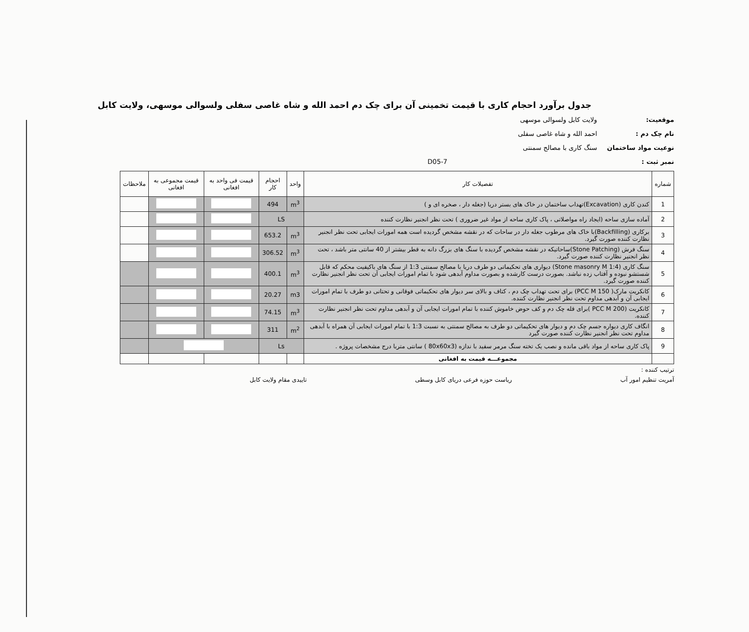جدول برآورد احجام کاری با قیمت تخمینی آن برای چک دم احمد الله و شاه غاصی سفلی ولسوالی موسهی، ولایت کابل
موقعیت: ولایت کابل ولسوالی موسهی
نام چک دم : احمد الله و شاه غاصی سفلی
نوعیت مواد ساختمان سنگ کاری با مصالح سمنتی
نمبر ثبت : D05-7
| شماره | تفصیلات کار | واحد | احجام کار | قیمت فی واحد به افغانی | قیمت مجموعی به افغانی | ملاحظات |
| --- | --- | --- | --- | --- | --- | --- |
| 1 | کندن کاری (Excavation)تهداب ساختمان در خاک های بستر دریا (جغله دار ، صخره ای و ) | m<sup>3</sup> | 494 | | | |
| 2 | آماده سازی ساحه (ایجاد راه مواصلاتی ، پاک کاری ساحه از مواد غیر ضروری ) تحت نظر انجنیر نظارت کننده | LS | | | | |
| 3 | برکاری (Backfilling)با خاک های مرطوب جغله دار در ساحات که در نقشه مشخص گردیده است همه امورات ایجابی تحت نظر انجنیر نظارت کننده صورت گیرد. | m<sup>3</sup> | 653.2 | | | |
| 4 | سنگ فرش (Stone Patching)ساحاتیکه در نقشه مشخص گردیده با سنگ های بزرگ دانه به قطر بیشتر از 40 سانتی متر باشد ، تحت نظر انجنیر نظارت کننده صورت گیرد. | m<sup>3</sup> | 306.52 | | | |
| 5 | سنگ کاری (Stone masonry M 1:4) دیواری های تحکیماتی دو طرف دریا با مصالح سمنتی 1:3 از سنگ های باکیفیت محکم که قابل شستشو نبوده و آفتاب زده نباشد. بصورت درست کارشده و بصورت مداوم آبدهی شود با تمام امورات ایجابی آن تحت نظر انجنیر نظارت کننده صورت گیرد. | m<sup>3</sup> | 400.1 | | | |
| 6 | کانکریت مارک( PCC M 150) برای تحت تهداب چک دم ، کتاف و بالای سر دیوار های تحکیماتی فوقانی و تحتانی دو طرف با تمام امورات ایجابی آن و آبدهی مداوم تحت نظر انجنیر نظارت کننده. | m3 | 20.27 | | | |
| 7 | کانکریت (PCC M 200 )برای قله چک دم و کف حوض خاموش کننده با تمام امورات ایجابی آن و آبدهی مداوم تحت نظر انجنیر نظارت کننده. | m<sup>3</sup> | 74.15 | | | |
| 8 | انگاف کاری دیواره جسم چک دم و دیوار های تحکیماتی دو طرف به مصالح سمنتی به نسبت 1:3 با تمام امورات ایجابی آن همراه با آبدهی مداوم تحت نظر انجنیر نظارت کننده صورت گیرد | m<sup>2</sup> | 311 | | | |
| 9 | پاک کاری ساحه از مواد باقی مانده و نصب یک تخته سنگ مرمر سفید با ندازه (80x60x3 ) سانتی متربا درج مشخصات پروژه . | Ls | | | | |
| | مجموعـــه قیمت به افغانی | | | | | |
ترتیب کننده :
آمریت تنظیم امور آب ریاست حوزه فرعی دریای کابل وسطی تاییدی مقام ولایت کابل